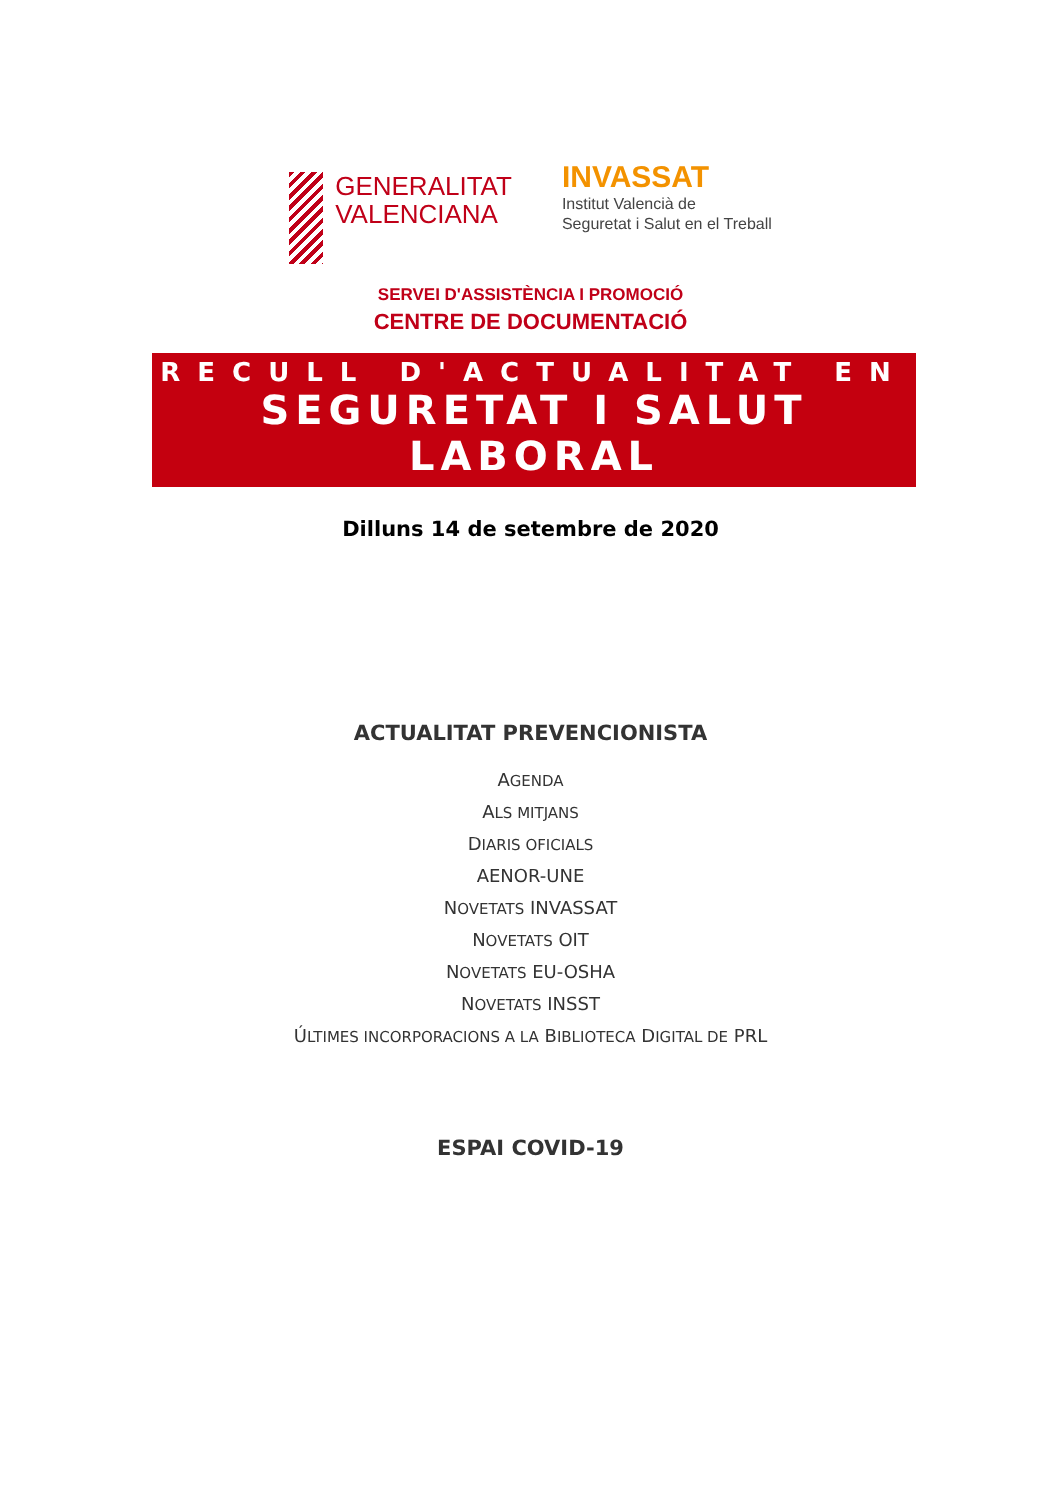GENERALITAT
VALENCIANA
INVASSAT
Institut Valencià de
Seguretat i Salut en el Treball
SERVEI D'ASSISTÈNCIA I PROMOCIÓ
CENTRE DE DOCUMENTACIÓ
RECULL D'ACTUALITAT EN
SEGURETAT I SALUT LABORAL
Dilluns 14 de setembre de 2020
ACTUALITAT PREVENCIONISTA
AGENDA
ALS MITJANS
DIARIS OFICIALS
AENOR-UNE
NOVETATS INVASSAT
NOVETATS OIT
NOVETATS EU-OSHA
NOVETATS INSST
ÚLTIMES INCORPORACIONS A LA BIBLIOTECA DIGITAL DE PRL
ESPAI COVID-19